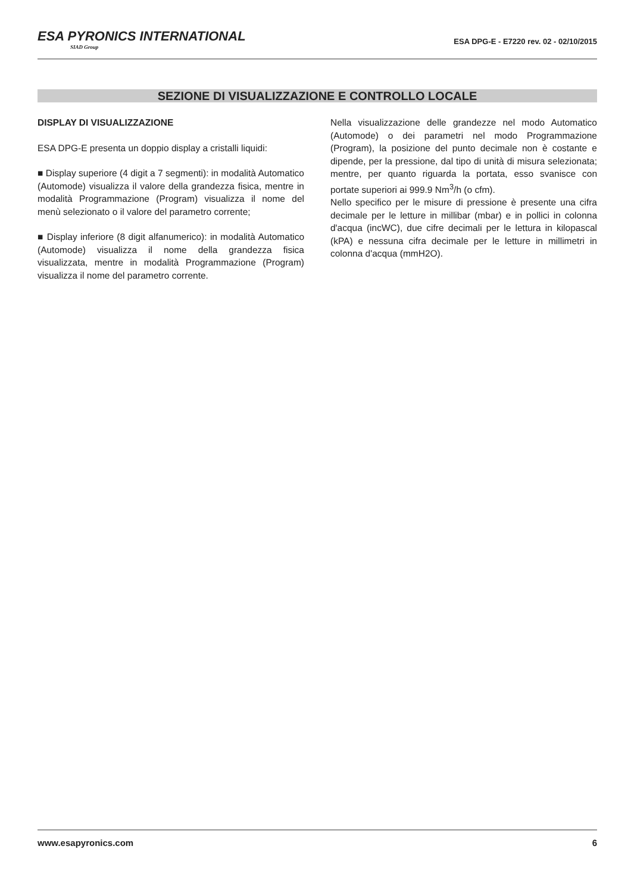ESA PYRONICS INTERNATIONAL SIAD Group
ESA DPG-E - E7220 rev. 02 - 02/10/2015
SEZIONE DI VISUALIZZAZIONE E CONTROLLO LOCALE
DISPLAY DI VISUALIZZAZIONE
ESA DPG-E presenta un doppio display a cristalli liquidi:
■ Display superiore (4 digit a 7 segmenti): in modalità Automatico (Automode) visualizza il valore della grandezza fisica, mentre in modalità Programmazione (Program) visualizza il nome del menù selezionato o il valore del parametro corrente;
■ Display inferiore (8 digit alfanumerico): in modalità Automatico (Automode) visualizza il nome della grandezza fisica visualizzata, mentre in modalità Programmazione (Program) visualizza il nome del parametro corrente.
Nella visualizzazione delle grandezze nel modo Automatico (Automode) o dei parametri nel modo Programmazione (Program), la posizione del punto decimale non è costante e dipende, per la pressione, dal tipo di unità di misura selezionata; mentre, per quanto riguarda la portata, esso svanisce con portate superiori ai 999.9 Nm<sup>3</sup>/h (o cfm).
Nello specifico per le misure di pressione è presente una cifra decimale per le letture in millibar (mbar) e in pollici in colonna d'acqua (incWC), due cifre decimali per le lettura in kilopascal (kPA) e nessuna cifra decimale per le letture in millimetri in colonna d'acqua (mmH2O).
www.esapyronics.com 6